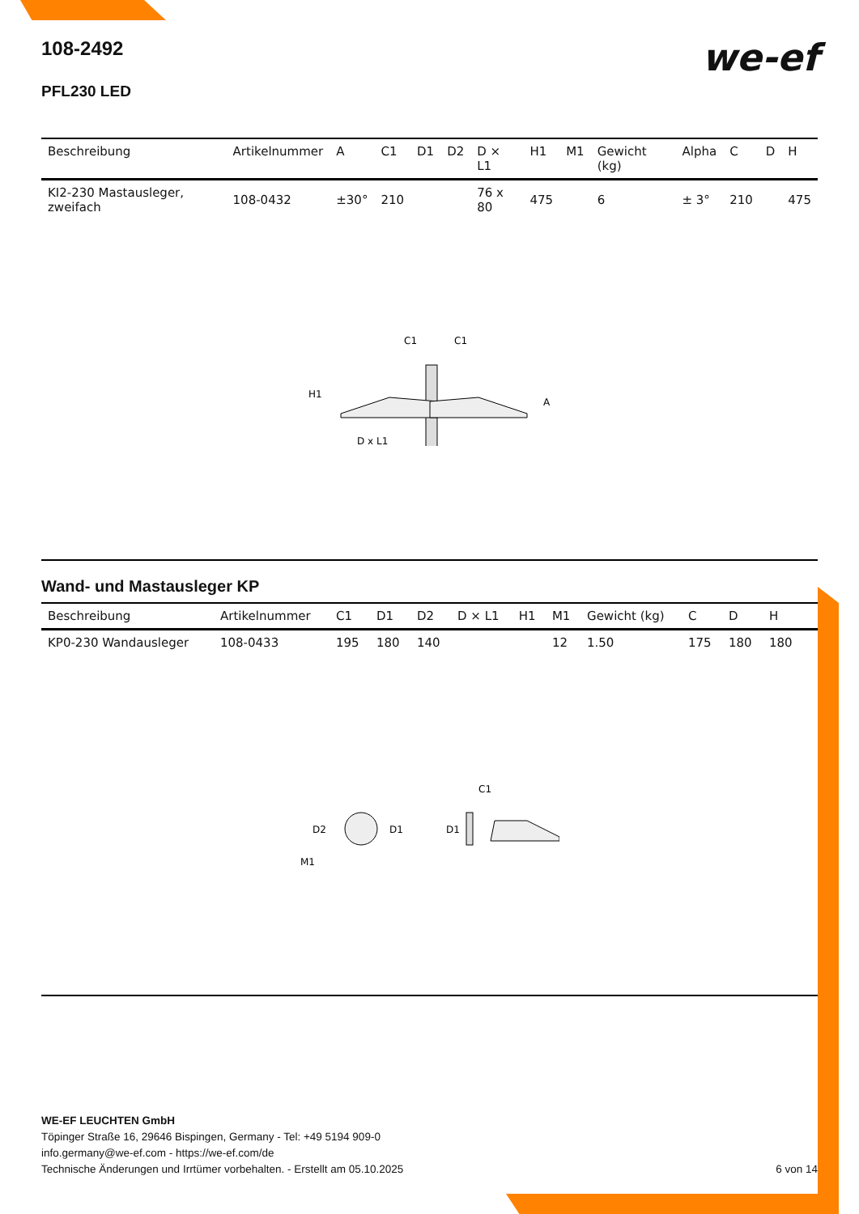we-ef
108-2492
PFL230 LED
| Beschreibung | Artikelnummer | A | C1 | D1 | D2 | D × L1 | H1 | M1 | Gewicht (kg) | Alpha | C | D | H |
| --- | --- | --- | --- | --- | --- | --- | --- | --- | --- | --- | --- | --- | --- |
| KI2-230 Mastausleger, zweifach | 108-0432 | ±30° | 210 | | | 76 x 80 | 475 | | 6 | ± 3° | 210 | | 475 |
C1
C1
H1
A
D x L1
Wand- und Mastausleger KP
| Beschreibung | Artikelnummer | C1 | D1 | D2 | D × L1 | H1 | M1 | Gewicht (kg) | C | D | H | |
| --- | --- | --- | --- | --- | --- | --- | --- | --- | --- | --- | --- | --- |
| KP0-230 Wandausleger | 108-0433 | 195 | 180 | 140 | | | 12 | 1.50 | 175 | 180 | 180 | |
C1
D2
D1
D1
M1
WE-EF LEUCHTEN GmbH
Töpinger Straße 16, 29646 Bispingen, Germany - Tel: +49 5194 909-0
info.germany@we-ef.com - https://we-ef.com/de
Technische Änderungen und Irrtümer vorbehalten. - Erstellt am 05.10.2025 6 von 14